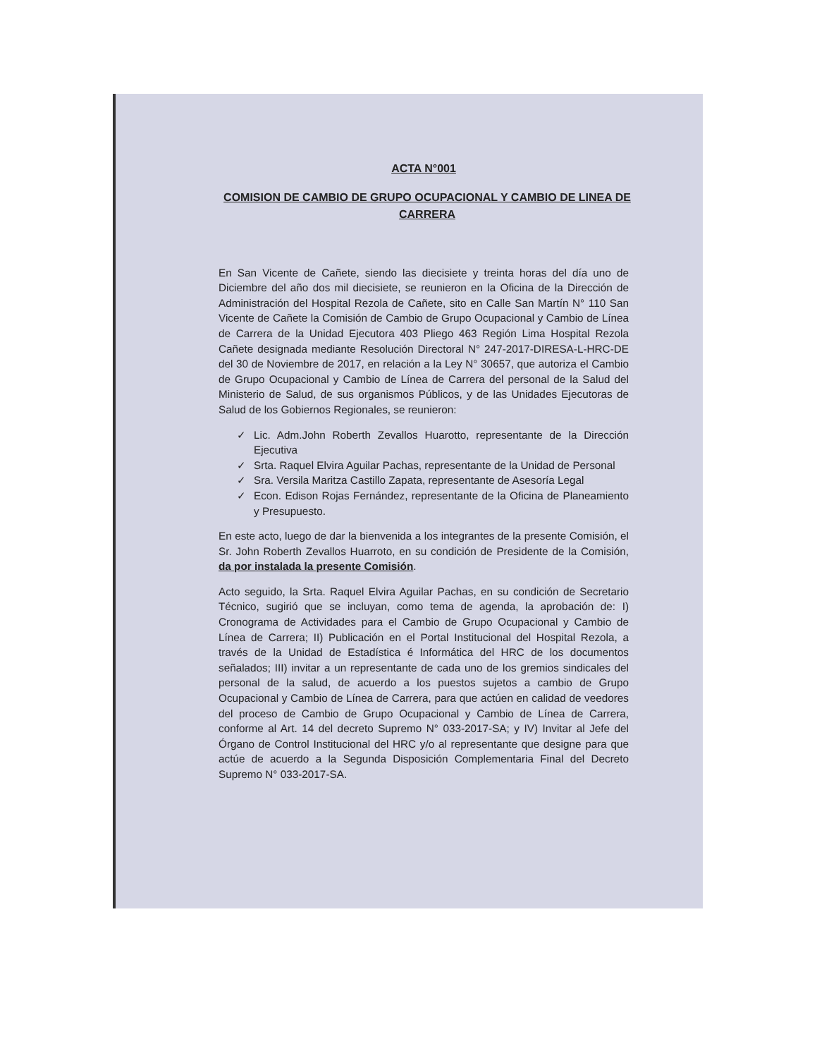ACTA N°001
COMISION DE CAMBIO DE GRUPO OCUPACIONAL Y CAMBIO DE LINEA DE CARRERA
En San Vicente de Cañete, siendo las diecisiete y treinta horas del día uno de Diciembre del año dos mil diecisiete, se reunieron en la Oficina de la Dirección de Administración del Hospital Rezola de Cañete, sito en Calle San Martín N° 110 San Vicente de Cañete la Comisión de Cambio de Grupo Ocupacional y Cambio de Línea de Carrera de la Unidad Ejecutora 403 Pliego 463 Región Lima Hospital Rezola Cañete designada mediante Resolución Directoral N° 247-2017-DIRESA-L-HRC-DE del 30 de Noviembre de 2017, en relación a la Ley N° 30657, que autoriza el Cambio de Grupo Ocupacional y Cambio de Línea de Carrera del personal de la Salud del Ministerio de Salud, de sus organismos Públicos, y de las Unidades Ejecutoras de Salud de los Gobiernos Regionales, se reunieron:
✓ Lic. Adm.John Roberth Zevallos Huarotto, representante de la Dirección Ejecutiva
✓ Srta. Raquel Elvira Aguilar Pachas, representante de la Unidad de Personal
✓ Sra. Versila Maritza Castillo Zapata, representante de Asesoría Legal
✓ Econ. Edison Rojas Fernández, representante de la Oficina de Planeamiento y Presupuesto.
En este acto, luego de dar la bienvenida a los integrantes de la presente Comisión, el Sr. John Roberth Zevallos Huarroto, en su condición de Presidente de la Comisión, da por instalada la presente Comisión.
Acto seguido, la Srta. Raquel Elvira Aguilar Pachas, en su condición de Secretario Técnico, sugirió que se incluyan, como tema de agenda, la aprobación de: I) Cronograma de Actividades para el Cambio de Grupo Ocupacional y Cambio de Línea de Carrera; II) Publicación en el Portal Institucional del Hospital Rezola, a través de la Unidad de Estadística é Informática del HRC de los documentos señalados; III) invitar a un representante de cada uno de los gremios sindicales del personal de la salud, de acuerdo a los puestos sujetos a cambio de Grupo Ocupacional y Cambio de Línea de Carrera, para que actúen en calidad de veedores del proceso de Cambio de Grupo Ocupacional y Cambio de Línea de Carrera, conforme al Art. 14 del decreto Supremo N° 033-2017-SA; y IV) Invitar al Jefe del Órgano de Control Institucional del HRC y/o al representante que designe para que actúe de acuerdo a la Segunda Disposición Complementaria Final del Decreto Supremo N° 033-2017-SA.